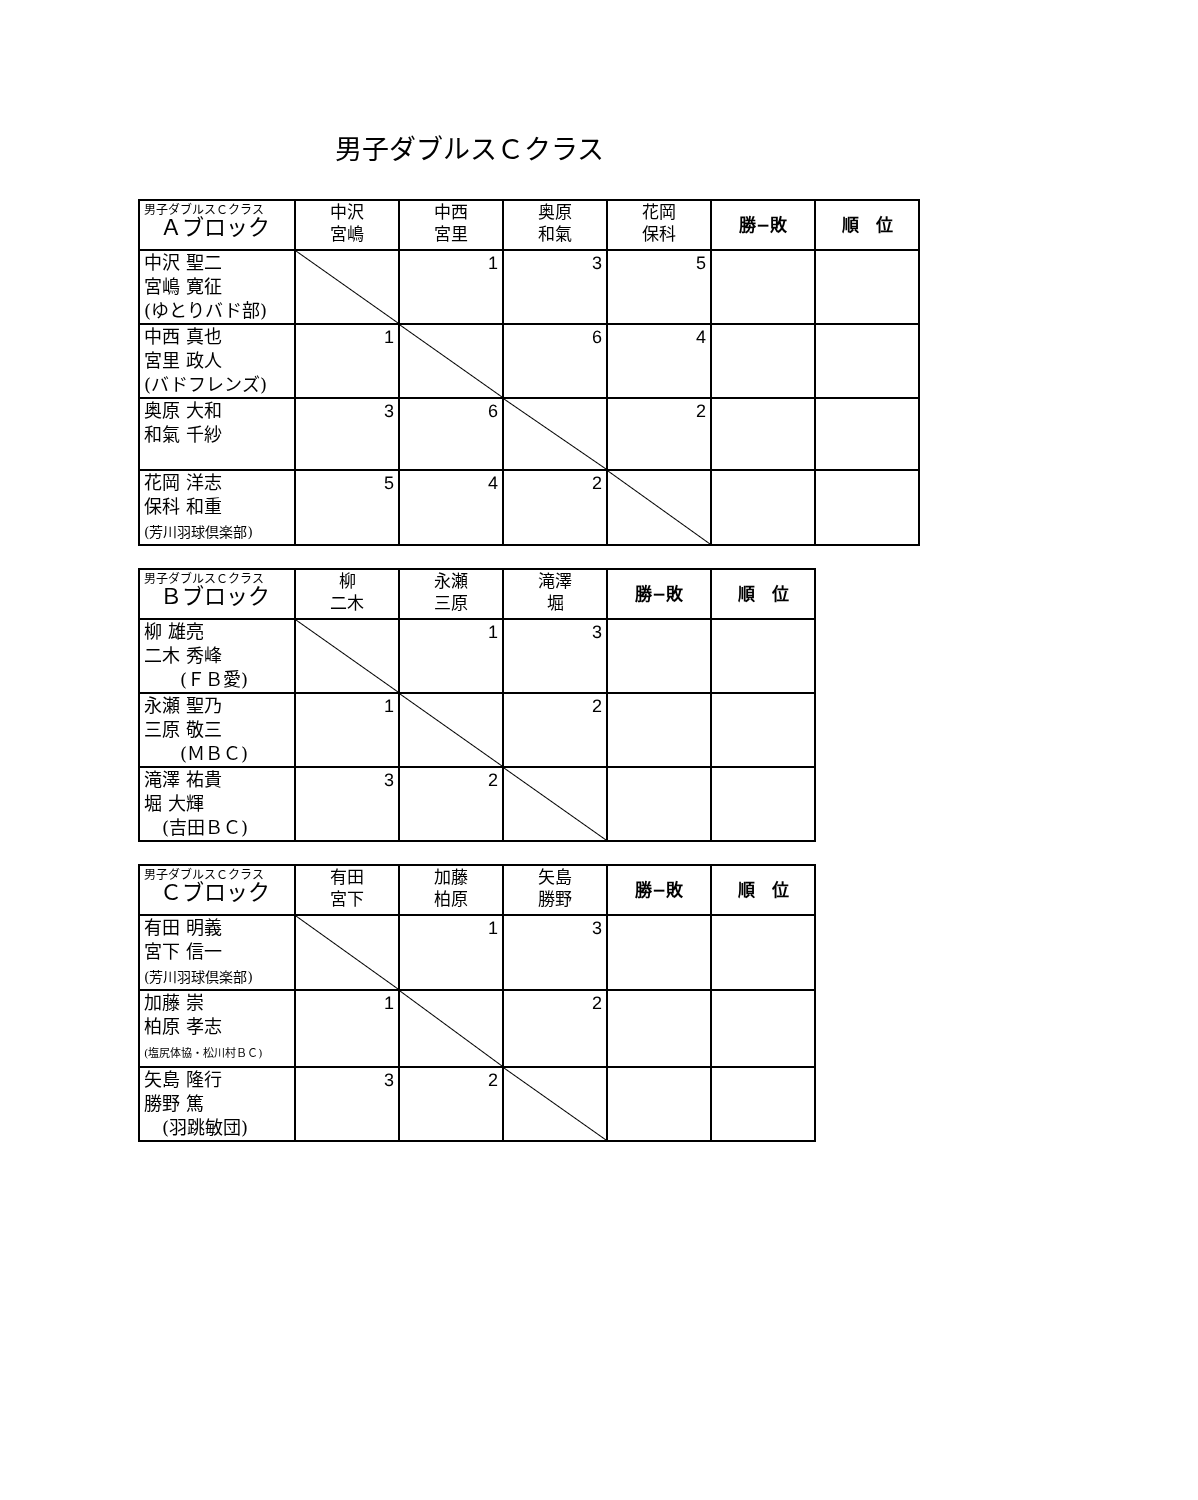男子ダブルスＣクラス
| 男子ダブルスＣクラス Ａブロック | 中沢 宮嶋 | 中西 宮里 | 奥原 和氣 | 花岡 保科 | 勝−敗 | 順 位 |
| --- | --- | --- | --- | --- | --- | --- |
| 中沢 聖二 宮嶋 寛征 (ゆとりバド部) | | 1 | 3 | 5 | | |
| 中西 真也 宮里 政人 (バドフレンズ) | 1 | | 6 | 4 | | |
| 奥原 大和 和氣 千紗 | 3 | 6 | | 2 | | |
| 花岡 洋志 保科 和重 (芳川羽球倶楽部) | 5 | 4 | 2 | | | |
| 男子ダブルスＣクラス Ｂブロック | 柳 二木 | 永瀬 三原 | 滝澤 堀 | 勝−敗 | 順 位 |
| --- | --- | --- | --- | --- | --- |
| 柳 雄亮 二木 秀峰 (ＦＢ愛) | | 1 | 3 | | |
| 永瀬 聖乃 三原 敬三 (ＭＢＣ) | 1 | | 2 | | |
| 滝澤 祐貴 堀 大輝 (吉田ＢＣ) | 3 | 2 | | | |
| 男子ダブルスＣクラス Ｃブロック | 有田 宮下 | 加藤 柏原 | 矢島 勝野 | 勝−敗 | 順 位 |
| --- | --- | --- | --- | --- | --- |
| 有田 明義 宮下 信一 (芳川羽球倶楽部) | | 1 | 3 | | |
| 加藤 崇 柏原 孝志 (塩尻体協・松川村ＢＣ) | 1 | | 2 | | |
| 矢島 隆行 勝野 篤 (羽跳敏団) | 3 | 2 | | | |